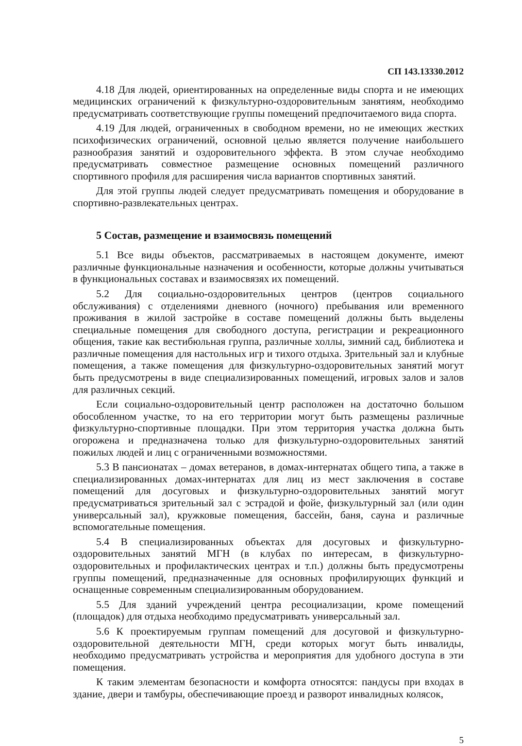СП 143.13330.2012
4.18 Для людей, ориентированных на определенные виды спорта и не имеющих медицинских ограничений к физкультурно-оздоровительным занятиям, необходимо предусматривать соответствующие группы помещений предпочитаемого вида спорта.
4.19 Для людей, ограниченных в свободном времени, но не имеющих жестких психофизических ограничений, основной целью является получение наибольшего разнообразия занятий и оздоровительного эффекта. В этом случае необходимо предусматривать совместное размещение основных помещений различного спортивного профиля для расширения числа вариантов спортивных занятий.
Для этой группы людей следует предусматривать помещения и оборудование в спортивно-развлекательных центрах.
5 Состав, размещение и взаимосвязь помещений
5.1 Все виды объектов, рассматриваемых в настоящем документе, имеют различные функциональные назначения и особенности, которые должны учитываться в функциональных составах и взаимосвязях их помещений.
5.2 Для социально-оздоровительных центров (центров социального обслуживания) с отделениями дневного (ночного) пребывания или временного проживания в жилой застройке в составе помещений должны быть выделены специальные помещения для свободного доступа, регистрации и рекреационного общения, такие как вестибюльная группа, различные холлы, зимний сад, библиотека и различные помещения для настольных игр и тихого отдыха. Зрительный зал и клубные помещения, а также помещения для физкультурно-оздоровительных занятий могут быть предусмотрены в виде специализированных помещений, игровых залов и залов для различных секций.
Если социально-оздоровительный центр расположен на достаточно большом обособленном участке, то на его территории могут быть размещены различные физкультурно-спортивные площадки. При этом территория участка должна быть огорожена и предназначена только для физкультурно-оздоровительных занятий пожилых людей и лиц с ограниченными возможностями.
5.3 В пансионатах – домах ветеранов, в домах-интернатах общего типа, а также в специализированных домах-интернатах для лиц из мест заключения в составе помещений для досуговых и физкультурно-оздоровительных занятий могут предусматриваться зрительный зал с эстрадой и фойе, физкультурный зал (или один универсальный зал), кружковые помещения, бассейн, баня, сауна и различные вспомогательные помещения.
5.4 В специализированных объектах для досуговых и физкультурно-оздоровительных занятий МГН (в клубах по интересам, в физкультурно-оздоровительных и профилактических центрах и т.п.) должны быть предусмотрены группы помещений, предназначенные для основных профилирующих функций и оснащенные современным специализированным оборудованием.
5.5 Для зданий учреждений центра ресоциализации, кроме помещений (площадок) для отдыха необходимо предусматривать универсальный зал.
5.6 К проектируемым группам помещений для досуговой и физкультурно-оздоровительной деятельности МГН, среди которых могут быть инвалиды, необходимо предусматривать устройства и мероприятия для удобного доступа в эти помещения.
К таким элементам безопасности и комфорта относятся: пандусы при входах в здание, двери и тамбуры, обеспечивающие проезд и разворот инвалидных колясок,
5